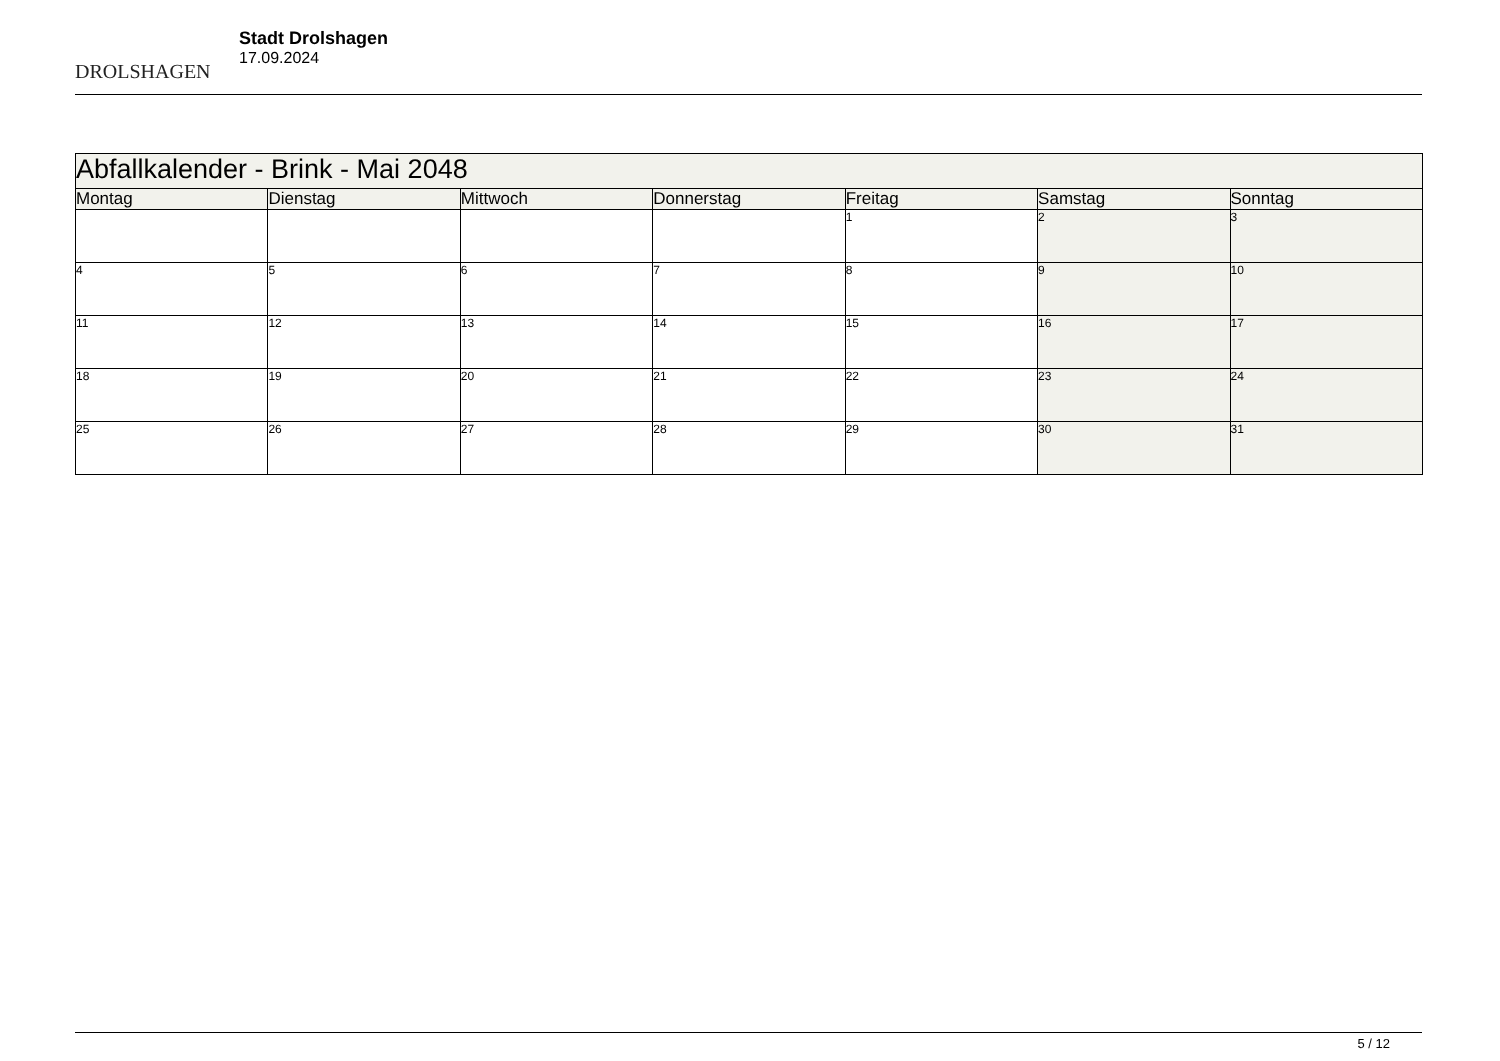DROLSHAGEN
Stadt Drolshagen
17.09.2024
| Abfallkalender - Brink - Mai 2048 | | | | | | |
| --- | --- | --- | --- | --- | --- | --- |
| Montag | Dienstag | Mittwoch | Donnerstag | Freitag | Samstag | Sonntag |
| | | | | 1 | 2 | 3 |
| 4 | 5 | 6 | 7 | 8 | 9 | 10 |
| 11 | 12 | 13 | 14 | 15 | 16 | 17 |
| 18 | 19 | 20 | 21 | 22 | 23 | 24 |
| 25 | 26 | 27 | 28 | 29 | 30 | 31 |
5 / 12